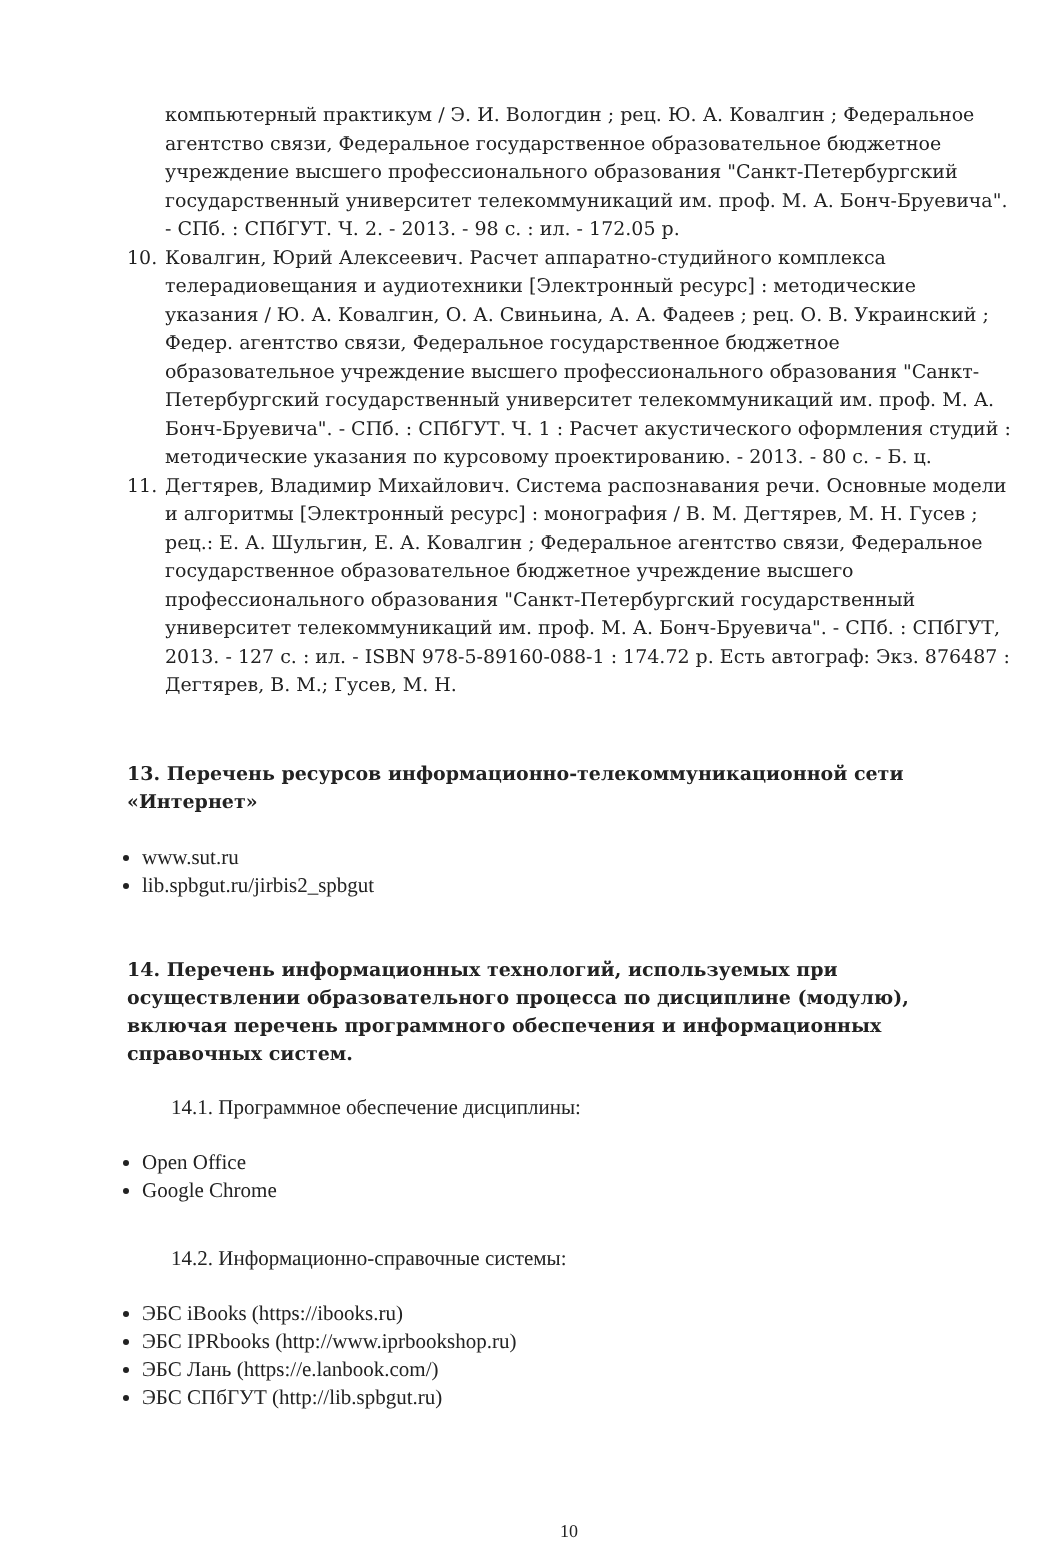компьютерный практикум / Э. И. Вологдин ; рец. Ю. А. Ковалгин ; Федеральное агентство связи, Федеральное государственное образовательное бюджетное учреждение высшего профессионального образования "Санкт-Петербургский государственный университет телекоммуникаций им. проф. М. А. Бонч-Бруевича". - СПб. : СПбГУТ. Ч. 2. - 2013. - 98 с. : ил. - 172.05 р.
10. Ковалгин, Юрий Алексеевич. Расчет аппаратно-студийного комплекса телерадиовещания и аудиотехники [Электронный ресурс] : методические указания / Ю. А. Ковалгин, О. А. Свиньина, А. А. Фадеев ; рец. О. В. Украинский ; Федер. агентство связи, Федеральное государственное бюджетное образовательное учреждение высшего профессионального образования "Санкт-Петербургский государственный университет телекоммуникаций им. проф. М. А. Бонч-Бруевича". - СПб. : СПбГУТ. Ч. 1 : Расчет акустического оформления студий : методические указания по курсовому проектированию. - 2013. - 80 с. - Б. ц.
11. Дегтярев, Владимир Михайлович. Система распознавания речи. Основные модели и алгоритмы [Электронный ресурс] : монография / В. М. Дегтярев, М. Н. Гусев ; рец.: Е. А. Шульгин, Е. А. Ковалгин ; Федеральное агентство связи, Федеральное государственное образовательное бюджетное учреждение высшего профессионального образования "Санкт-Петербургский государственный университет телекоммуникаций им. проф. М. А. Бонч-Бруевича". - СПб. : СПбГУТ, 2013. - 127 с. : ил. - ISBN 978-5-89160-088-1 : 174.72 р. Есть автограф: Экз. 876487 : Дегтярев, В. М.; Гусев, М. Н.
13. Перечень ресурсов информационно-телекоммуникационной сети «Интернет»
www.sut.ru
lib.spbgut.ru/jirbis2_spbgut
14. Перечень информационных технологий, используемых при осуществлении образовательного процесса по дисциплине (модулю), включая перечень программного обеспечения и информационных справочных систем.
14.1. Программное обеспечение дисциплины:
Open Office
Google Chrome
14.2. Информационно-справочные системы:
ЭБС iBooks (https://ibooks.ru)
ЭБС IPRbooks (http://www.iprbookshop.ru)
ЭБС Лань (https://e.lanbook.com/)
ЭБС СПбГУТ (http://lib.spbgut.ru)
10